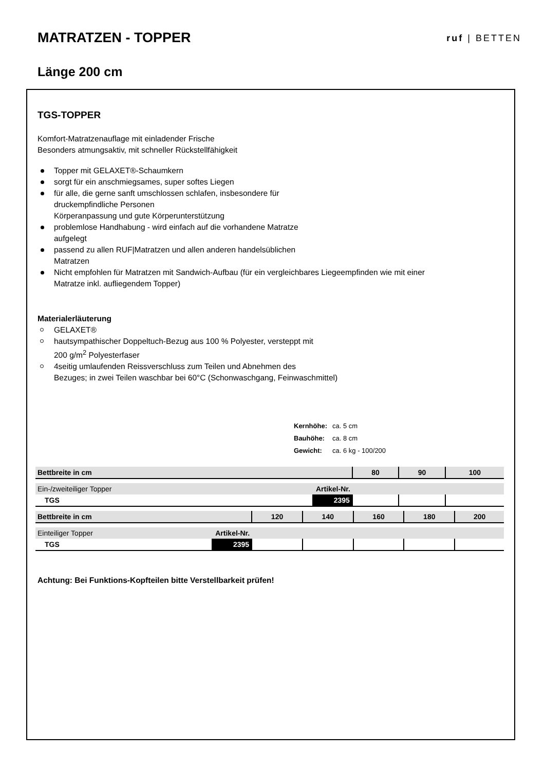MATRATZEN - TOPPER
ruf | BETTEN
Länge 200 cm
TGS-TOPPER
Komfort-Matratzenauflage mit einladender Frische
Besonders atmungsaktiv, mit schneller Rückstellfähigkeit
Topper mit GELAXET®-Schaumkern
sorgt für ein anschmiegsames, super softes Liegen
für alle, die gerne sanft umschlossen schlafen, insbesondere für
druckempfindliche Personen
Körperanpassung und gute Körperunterstützung
problemlose Handhabung - wird einfach auf die vorhandene Matratze
aufgelegt
passend zu allen RUF|Matratzen und allen anderen handelsüblichen
Matratzen
Nicht empfohlen für Matratzen mit Sandwich-Aufbau (für ein vergleichbares Liegeempfinden wie mit einer
Matratze inkl. aufliegendem Topper)
Materialerläuterung
GELAXET®
hautsympathischer Doppeltuch-Bezug aus 100 % Polyester, versteppt mit
200 g/m<sup>2</sup> Polyesterfaser
4seitig umlaufenden Reissverschluss zum Teilen und Abnehmen des
Bezuges; in zwei Teilen waschbar bei 60°C (Schonwaschgang, Feinwaschmittel)
| Kernhöhe: | ca. 5 cm |
| Bauhöhe: | ca. 8 cm |
| Gewicht: | ca. 6 kg - 100/200 |
| Bettbreite in cm | | 80 | 90 | 100 |
| --- | --- | --- | --- | --- |
| Ein-/zweiteiliger Topper | Artikel-Nr. | | | |
| TGS | 2395 | | | |
| Bettbreite in cm | | 120 | 140 | 160 | 180 | 200 |
| --- | --- | --- | --- | --- | --- | --- |
| Einteiliger Topper | Artikel-Nr. | | | | | |
| TGS | 2395 | | | | | |
Achtung: Bei Funktions-Kopfteilen bitte Verstellbarkeit prüfen!